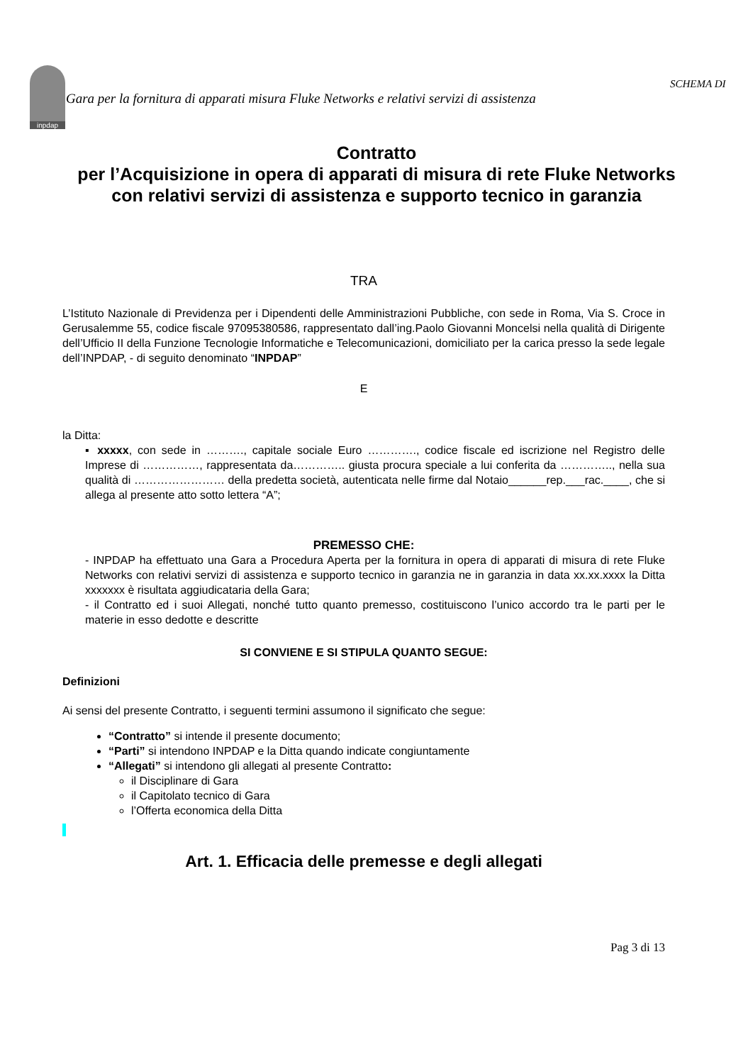inpdap
SCHEMA DI
Gara per la fornitura di apparati misura Fluke Networks e relativi servizi di assistenza
Contratto
per l’Acquisizione in opera di apparati di misura di rete Fluke Networks con relativi servizi di assistenza e supporto tecnico in garanzia
TRA
L’Istituto Nazionale di Previdenza per i Dipendenti delle Amministrazioni Pubbliche, con sede in Roma, Via S. Croce in Gerusalemme 55, codice fiscale 97095380586, rappresentato dall’ing.Paolo Giovanni Moncelsi nella qualità di Dirigente dell’Ufficio II della Funzione Tecnologie Informatiche e Telecomunicazioni, domiciliato per la carica presso la sede legale dell’INPDAP, - di seguito denominato “INPDAP”
E
la Ditta:
▪ xxxxx, con sede in ………., capitale sociale Euro …………., codice fiscale ed iscrizione nel Registro delle Imprese di ……………, rappresentata da………….. giusta procura speciale a lui conferita da ………….., nella sua qualità di …………………… della predetta società, autenticata nelle firme dal Notaio______rep.___rac.____, che si allega al presente atto sotto lettera “A”;
PREMESSO CHE:
- INPDAP ha effettuato una Gara a Procedura Aperta per la fornitura in opera di apparati di misura di rete Fluke Networks con relativi servizi di assistenza e supporto tecnico in garanzia ne in garanzia in data xx.xx.xxxx la Ditta xxxxxxx è risultata aggiudicataria della Gara;
- il Contratto ed i suoi Allegati, nonché tutto quanto premesso, costituiscono l’unico accordo tra le parti per le materie in esso dedotte e descritte
SI CONVIENE E SI STIPULA QUANTO SEGUE:
Definizioni
Ai sensi del presente Contratto, i seguenti termini assumono il significato che segue:
“Contratto” si intende il presente documento;
“Parti” si intendono INPDAP e la Ditta quando indicate congiuntamente
“Allegati” si intendono gli allegati al presente Contratto:
il Disciplinare di Gara
il Capitolato tecnico di Gara
l’Offerta economica della Ditta
Art. 1. Efficacia delle premesse e degli allegati
Pag 3 di 13